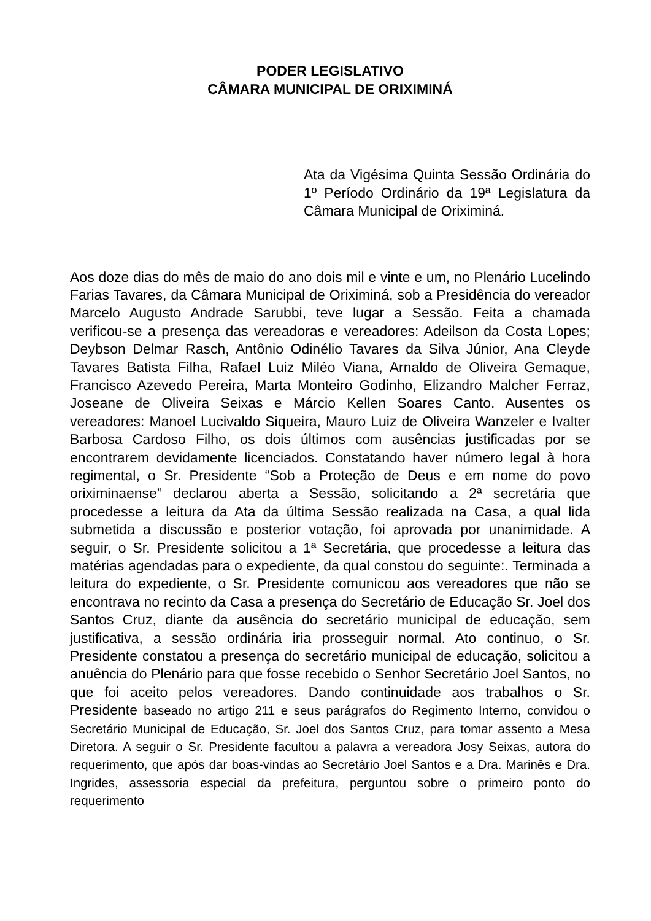PODER LEGISLATIVO
CÂMARA MUNICIPAL DE ORIXIMINÁ
Ata da Vigésima Quinta Sessão Ordinária do 1º Período Ordinário da 19ª Legislatura da Câmara Municipal de Oriximiná.
Aos doze dias do mês de maio do ano dois mil e vinte e um, no Plenário Lucelindo Farias Tavares, da Câmara Municipal de Oriximiná, sob a Presidência do vereador Marcelo Augusto Andrade Sarubbi, teve lugar a Sessão. Feita a chamada verificou-se a presença das vereadoras e vereadores: Adeilson da Costa Lopes; Deybson Delmar Rasch, Antônio Odinélio Tavares da Silva Júnior, Ana Cleyde Tavares Batista Filha, Rafael Luiz Miléo Viana, Arnaldo de Oliveira Gemaque, Francisco Azevedo Pereira, Marta Monteiro Godinho, Elizandro Malcher Ferraz, Joseane de Oliveira Seixas e Márcio Kellen Soares Canto. Ausentes os vereadores: Manoel Lucivaldo Siqueira, Mauro Luiz de Oliveira Wanzeler e Ivalter Barbosa Cardoso Filho, os dois últimos com ausências justificadas por se encontrarem devidamente licenciados. Constatando haver número legal à hora regimental, o Sr. Presidente “Sob a Proteção de Deus e em nome do povo oriximinaense” declarou aberta a Sessão, solicitando a 2ª secretária que procedesse a leitura da Ata da última Sessão realizada na Casa, a qual lida submetida a discussão e posterior votação, foi aprovada por unanimidade. A seguir, o Sr. Presidente solicitou a 1ª Secretária, que procedesse a leitura das matérias agendadas para o expediente, da qual constou do seguinte:. Terminada a leitura do expediente, o Sr. Presidente comunicou aos vereadores que não se encontrava no recinto da Casa a presença do Secretário de Educação Sr. Joel dos Santos Cruz, diante da ausência do secretário municipal de educação, sem justificativa, a sessão ordinária iria prosseguir normal. Ato continuo, o Sr. Presidente constatou a presença do secretário municipal de educação, solicitou a anuência do Plenário para que fosse recebido o Senhor Secretário Joel Santos, no que foi aceito pelos vereadores. Dando continuidade aos trabalhos o Sr. Presidente baseado no artigo 211 e seus parágrafos do Regimento Interno, convidou o Secretário Municipal de Educação, Sr. Joel dos Santos Cruz, para tomar assento a Mesa Diretora. A seguir o Sr. Presidente facultou a palavra a vereadora Josy Seixas, autora do requerimento, que após dar boas-vindas ao Secretário Joel Santos e a Dra. Marinês e Dra. Ingrides, assessoria especial da prefeitura, perguntou sobre o primeiro ponto do requerimento